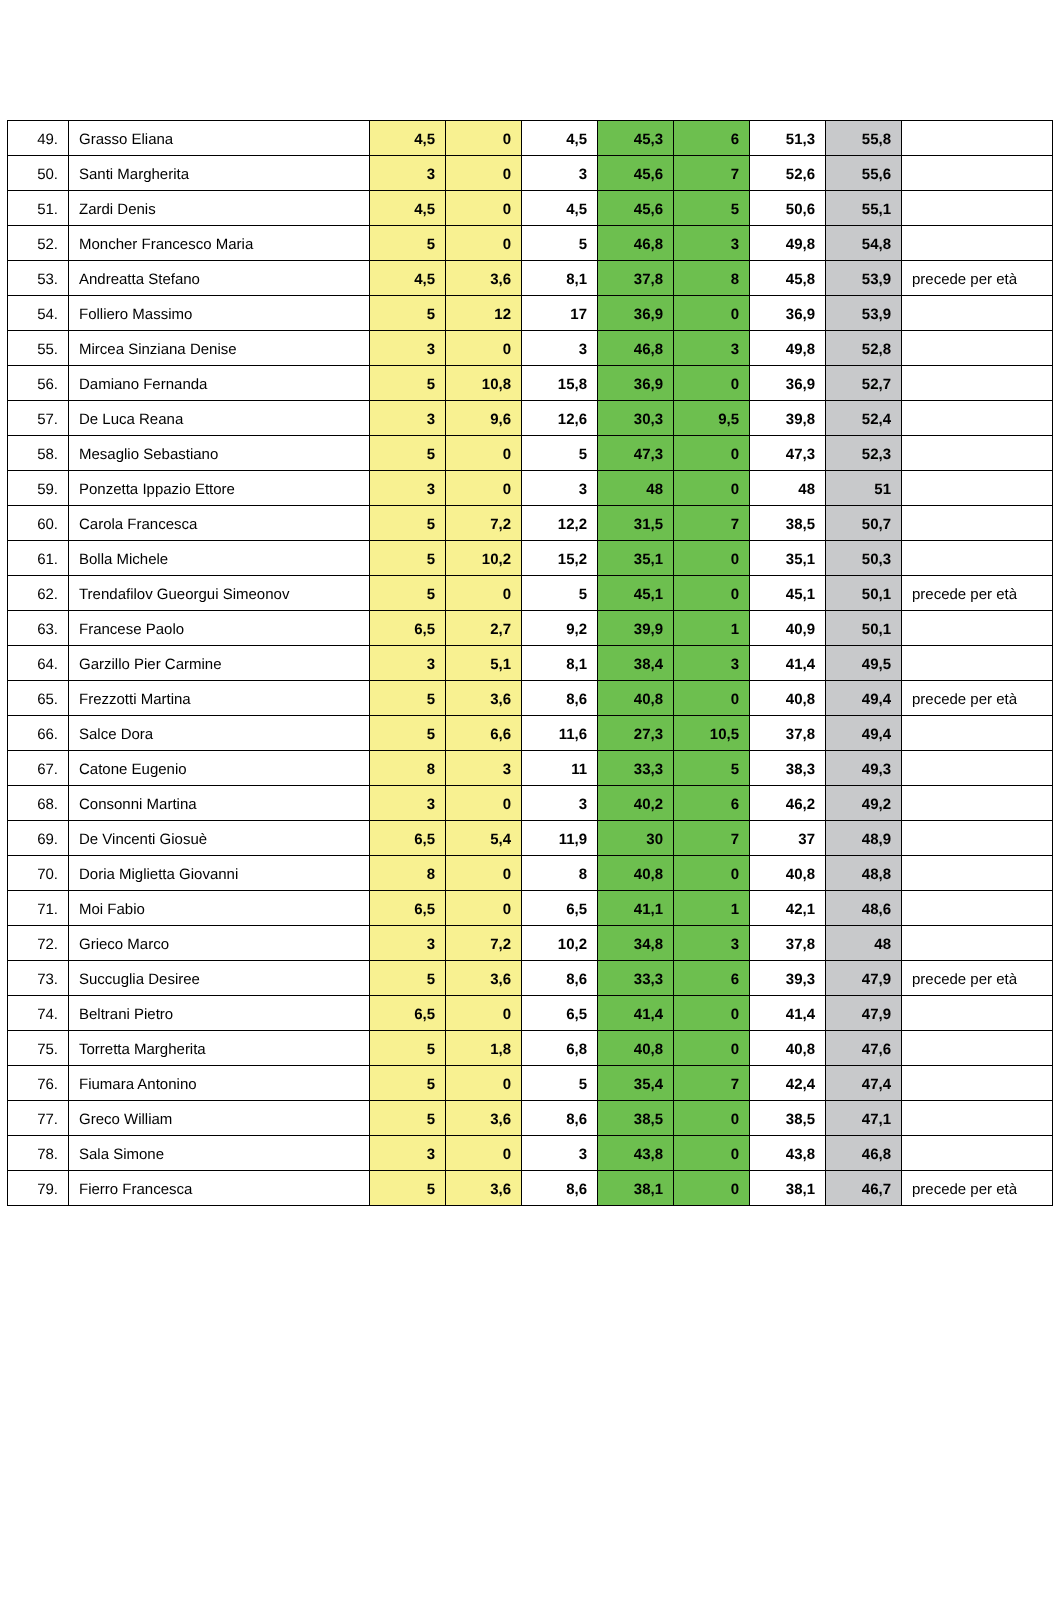| 49. | Grasso Eliana | 4,5 | 0 | 4,5 | 45,3 | 6 | 51,3 | 55,8 | |
| 50. | Santi Margherita | 3 | 0 | 3 | 45,6 | 7 | 52,6 | 55,6 | |
| 51. | Zardi Denis | 4,5 | 0 | 4,5 | 45,6 | 5 | 50,6 | 55,1 | |
| 52. | Moncher Francesco Maria | 5 | 0 | 5 | 46,8 | 3 | 49,8 | 54,8 | |
| 53. | Andreatta Stefano | 4,5 | 3,6 | 8,1 | 37,8 | 8 | 45,8 | 53,9 | precede per età |
| 54. | Folliero Massimo | 5 | 12 | 17 | 36,9 | 0 | 36,9 | 53,9 | |
| 55. | Mircea Sinziana Denise | 3 | 0 | 3 | 46,8 | 3 | 49,8 | 52,8 | |
| 56. | Damiano Fernanda | 5 | 10,8 | 15,8 | 36,9 | 0 | 36,9 | 52,7 | |
| 57. | De Luca Reana | 3 | 9,6 | 12,6 | 30,3 | 9,5 | 39,8 | 52,4 | |
| 58. | Mesaglio Sebastiano | 5 | 0 | 5 | 47,3 | 0 | 47,3 | 52,3 | |
| 59. | Ponzetta Ippazio Ettore | 3 | 0 | 3 | 48 | 0 | 48 | 51 | |
| 60. | Carola Francesca | 5 | 7,2 | 12,2 | 31,5 | 7 | 38,5 | 50,7 | |
| 61. | Bolla Michele | 5 | 10,2 | 15,2 | 35,1 | 0 | 35,1 | 50,3 | |
| 62. | Trendafilov Gueorgui Simeonov | 5 | 0 | 5 | 45,1 | 0 | 45,1 | 50,1 | precede per età |
| 63. | Francese Paolo | 6,5 | 2,7 | 9,2 | 39,9 | 1 | 40,9 | 50,1 | |
| 64. | Garzillo Pier Carmine | 3 | 5,1 | 8,1 | 38,4 | 3 | 41,4 | 49,5 | |
| 65. | Frezzotti Martina | 5 | 3,6 | 8,6 | 40,8 | 0 | 40,8 | 49,4 | precede per età |
| 66. | Salce Dora | 5 | 6,6 | 11,6 | 27,3 | 10,5 | 37,8 | 49,4 | |
| 67. | Catone Eugenio | 8 | 3 | 11 | 33,3 | 5 | 38,3 | 49,3 | |
| 68. | Consonni Martina | 3 | 0 | 3 | 40,2 | 6 | 46,2 | 49,2 | |
| 69. | De Vincenti Giosuè | 6,5 | 5,4 | 11,9 | 30 | 7 | 37 | 48,9 | |
| 70. | Doria Miglietta Giovanni | 8 | 0 | 8 | 40,8 | 0 | 40,8 | 48,8 | |
| 71. | Moi Fabio | 6,5 | 0 | 6,5 | 41,1 | 1 | 42,1 | 48,6 | |
| 72. | Grieco Marco | 3 | 7,2 | 10,2 | 34,8 | 3 | 37,8 | 48 | |
| 73. | Succuglia Desiree | 5 | 3,6 | 8,6 | 33,3 | 6 | 39,3 | 47,9 | precede per età |
| 74. | Beltrani Pietro | 6,5 | 0 | 6,5 | 41,4 | 0 | 41,4 | 47,9 | |
| 75. | Torretta Margherita | 5 | 1,8 | 6,8 | 40,8 | 0 | 40,8 | 47,6 | |
| 76. | Fiumara Antonino | 5 | 0 | 5 | 35,4 | 7 | 42,4 | 47,4 | |
| 77. | Greco William | 5 | 3,6 | 8,6 | 38,5 | 0 | 38,5 | 47,1 | |
| 78. | Sala Simone | 3 | 0 | 3 | 43,8 | 0 | 43,8 | 46,8 | |
| 79. | Fierro Francesca | 5 | 3,6 | 8,6 | 38,1 | 0 | 38,1 | 46,7 | precede per età |